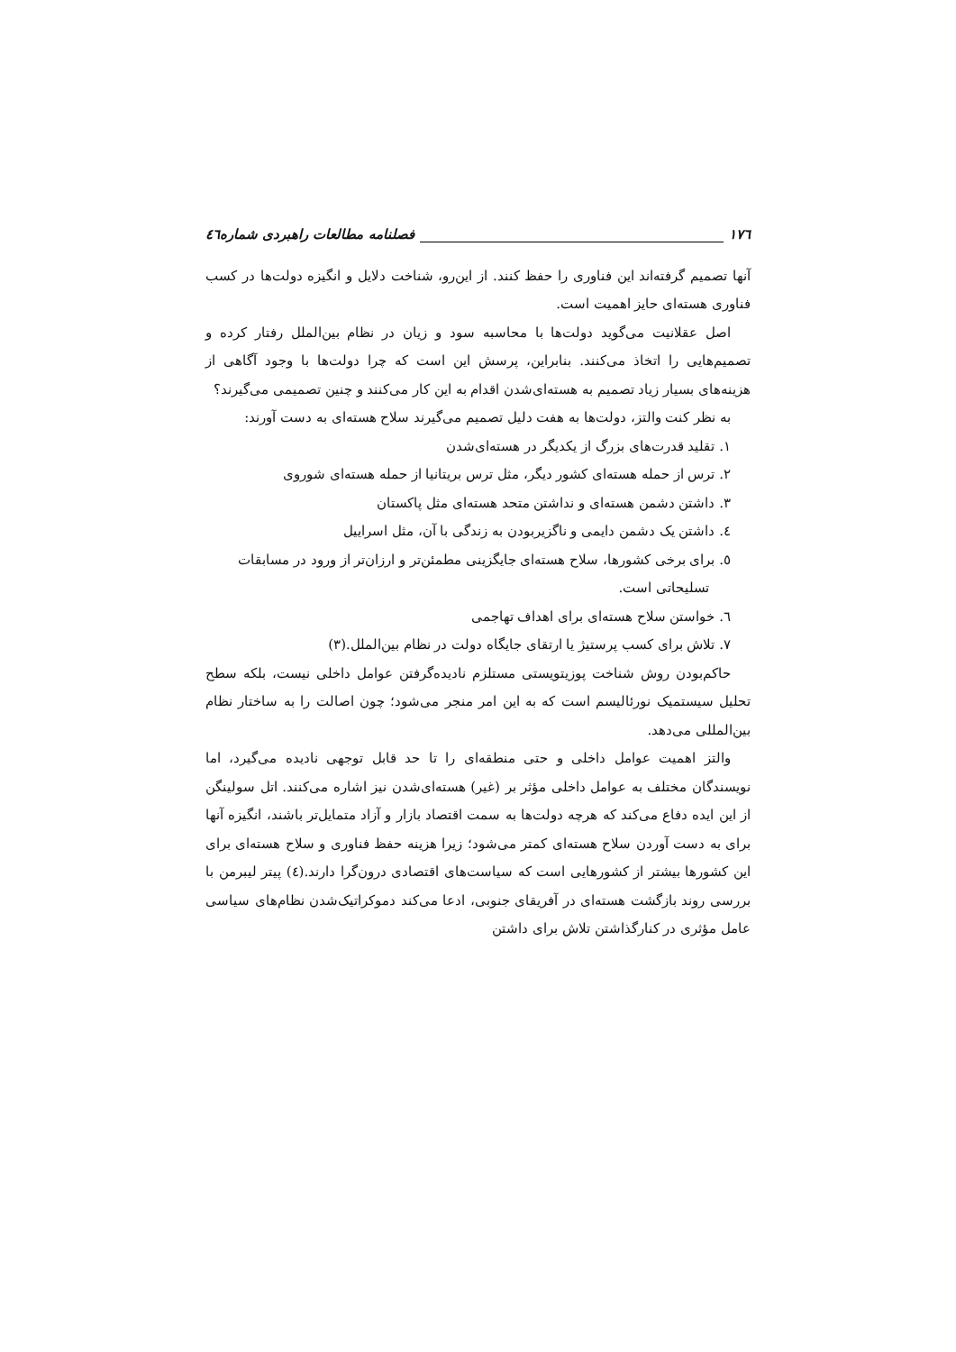۱۷٦ فصلنامه مطالعات راهبردی شماره٤٦
آنها تصمیم گرفته‌اند این فناوری را حفظ کنند. از این‌رو، شناخت دلایل و انگیزه دولت‌ها در کسب فناوری هسته‌ای حایز اهمیت است.
اصل عقلانیت می‌گوید دولت‌ها با محاسبه سود و زیان در نظام بین‌الملل رفتار کرده و تصمیم‌هایی را اتخاذ می‌کنند. بنابراین، پرسش این است که چرا دولت‌ها با وجود آگاهی از هزینه‌های بسیار زیاد تصمیم به هسته‌ای‌شدن اقدام به این کار می‌کنند و چنین تصمیمی می‌گیرند؟
به نظر کنت والتز، دولت‌ها به هفت دلیل تصمیم می‌گیرند سلاح هسته‌ای به دست آورند:
۱. تقلید قدرت‌های بزرگ از یکدیگر در هسته‌ای‌شدن
۲. ترس از حمله هسته‌ای کشور دیگر، مثل ترس بریتانیا از حمله هسته‌ای شوروی
۳. داشتن دشمن هسته‌ای و نداشتن متحد هسته‌ای مثل پاکستان
٤. داشتن یک دشمن دایمی و ناگزیربودن به زندگی با آن، مثل اسراییل
٥. برای برخی کشورها، سلاح هسته‌ای جایگزینی مطمئن‌تر و ارزان‌تر از ورود در مسابقات
تسلیحاتی است.
٦. خواستن سلاح هسته‌ای برای اهداف تهاجمی
۷. تلاش برای کسب پرستیژ یا ارتقای جایگاه دولت در نظام بین‌الملل.(۳)
حاکم‌بودن روش شناخت پوزیتویستی مستلزم نادیده‌گرفتن عوامل داخلی نیست، بلکه سطح تحلیل سیستمیک نورئالیسم است که به این امر منجر می‌شود؛ چون اصالت را به ساختار نظام بین‌المللی می‌دهد.
والتز اهمیت عوامل داخلی و حتی منطقه‌ای را تا حد قابل توجهی نادیده می‌گیرد، اما نویسندگان مختلف به عوامل داخلی مؤثر بر (غیر) هسته‌ای‌شدن نیز اشاره می‌کنند. اتل سولینگن از این ایده دفاع می‌کند که هرچه دولت‌ها به سمت اقتصاد بازار و آزاد متمایل‌تر باشند، انگیزه آنها برای به دست آوردن سلاح هسته‌ای کمتر می‌شود؛ زیرا هزینه حفظ فناوری و سلاح هسته‌ای برای این کشورها بیشتر از کشورهایی است که سیاست‌های اقتصادی درون‌گرا دارند.(٤) پیتر لیبرمن با بررسی روند بازگشت هسته‌ای در آفریقای جنوبی، ادعا می‌کند دموکراتیک‌شدن نظام‌های سیاسی عامل مؤثری در کنارگذاشتن تلاش برای داشتن